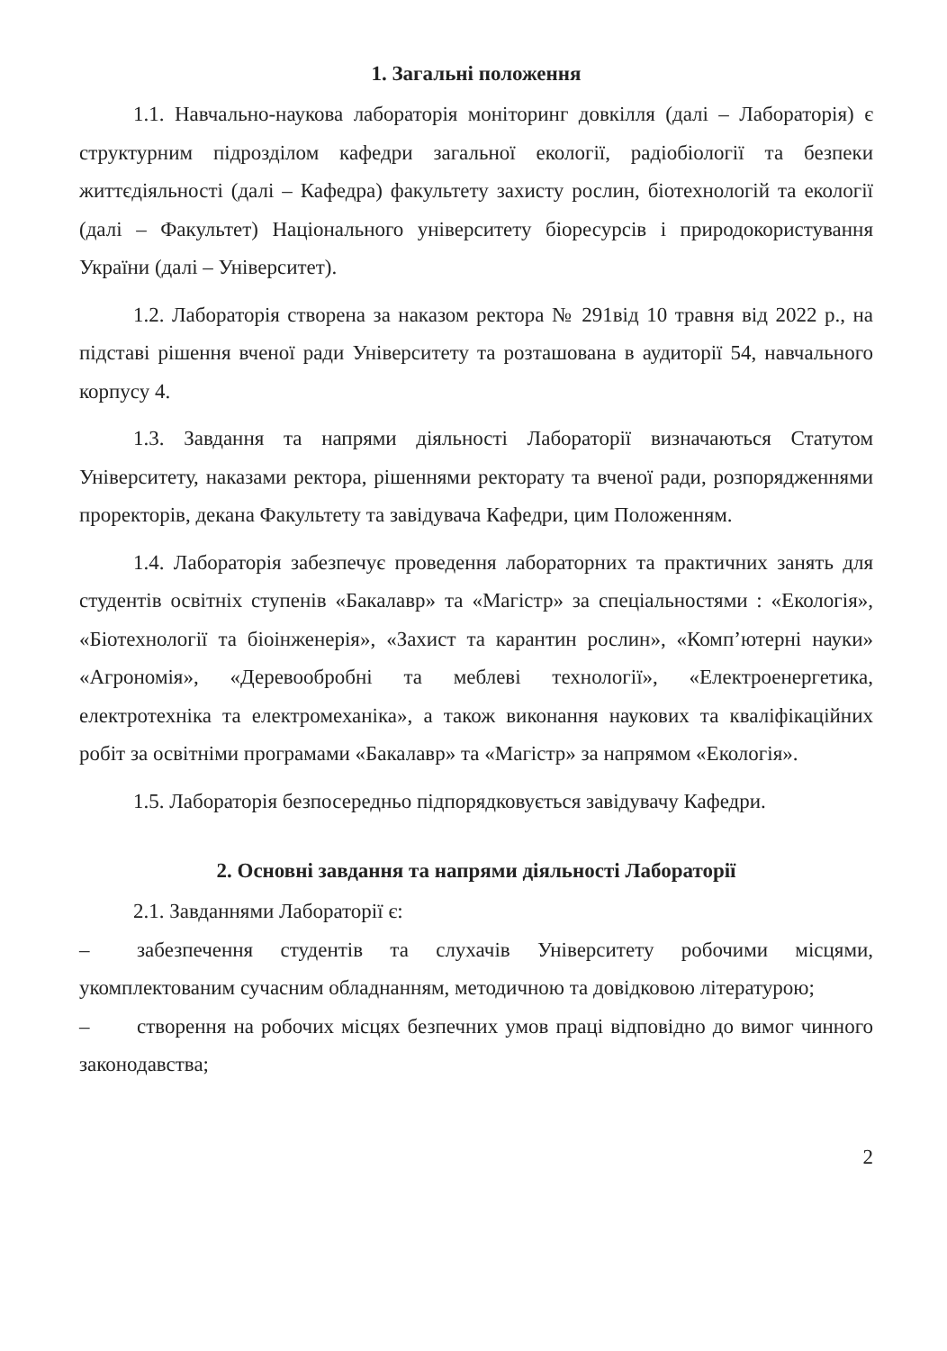1. Загальні положення
1.1. Навчально-наукова лабораторія моніторинг довкілля (далі – Лабораторія) є структурним підрозділом кафедри загальної екології, радіобіології та безпеки життєдіяльності (далі – Кафедра) факультету захисту рослин, біотехнологій та екології (далі – Факультет) Національного університету біоресурсів і природокористування України (далі – Університет).
1.2. Лабораторія створена за наказом ректора № 291від 10 травня від 2022 р., на підставі рішення вченої ради Університету та розташована в аудиторії 54, навчального корпусу 4.
1.3. Завдання та напрями діяльності Лабораторії визначаються Статутом Університету, наказами ректора, рішеннями ректорату та вченої ради, розпорядженнями проректорів, декана Факультету та завідувача Кафедри, цим Положенням.
1.4. Лабораторія забезпечує проведення лабораторних та практичних занять для студентів освітніх ступенів «Бакалавр» та «Магістр» за спеціальностями : «Екологія», «Біотехнології та біоінженерія», «Захист та карантин рослин», «Комп’ютерні науки» «Агрономія», «Деревообробні та меблеві технології», «Електроенергетика, електротехніка та електромеханіка», а також виконання наукових та кваліфікаційних робіт за освітніми програмами «Бакалавр» та «Магістр» за напрямом «Екологія».
1.5. Лабораторія безпосередньо підпорядковується завідувачу Кафедри.
2. Основні завдання та напрями діяльності Лабораторії
2.1. Завданнями Лабораторії є:
– забезпечення студентів та слухачів Університету робочими місцями, укомплектованим сучасним обладнанням, методичною та довідковою літературою;
– створення на робочих місцях безпечних умов праці відповідно до вимог чинного законодавства;
2